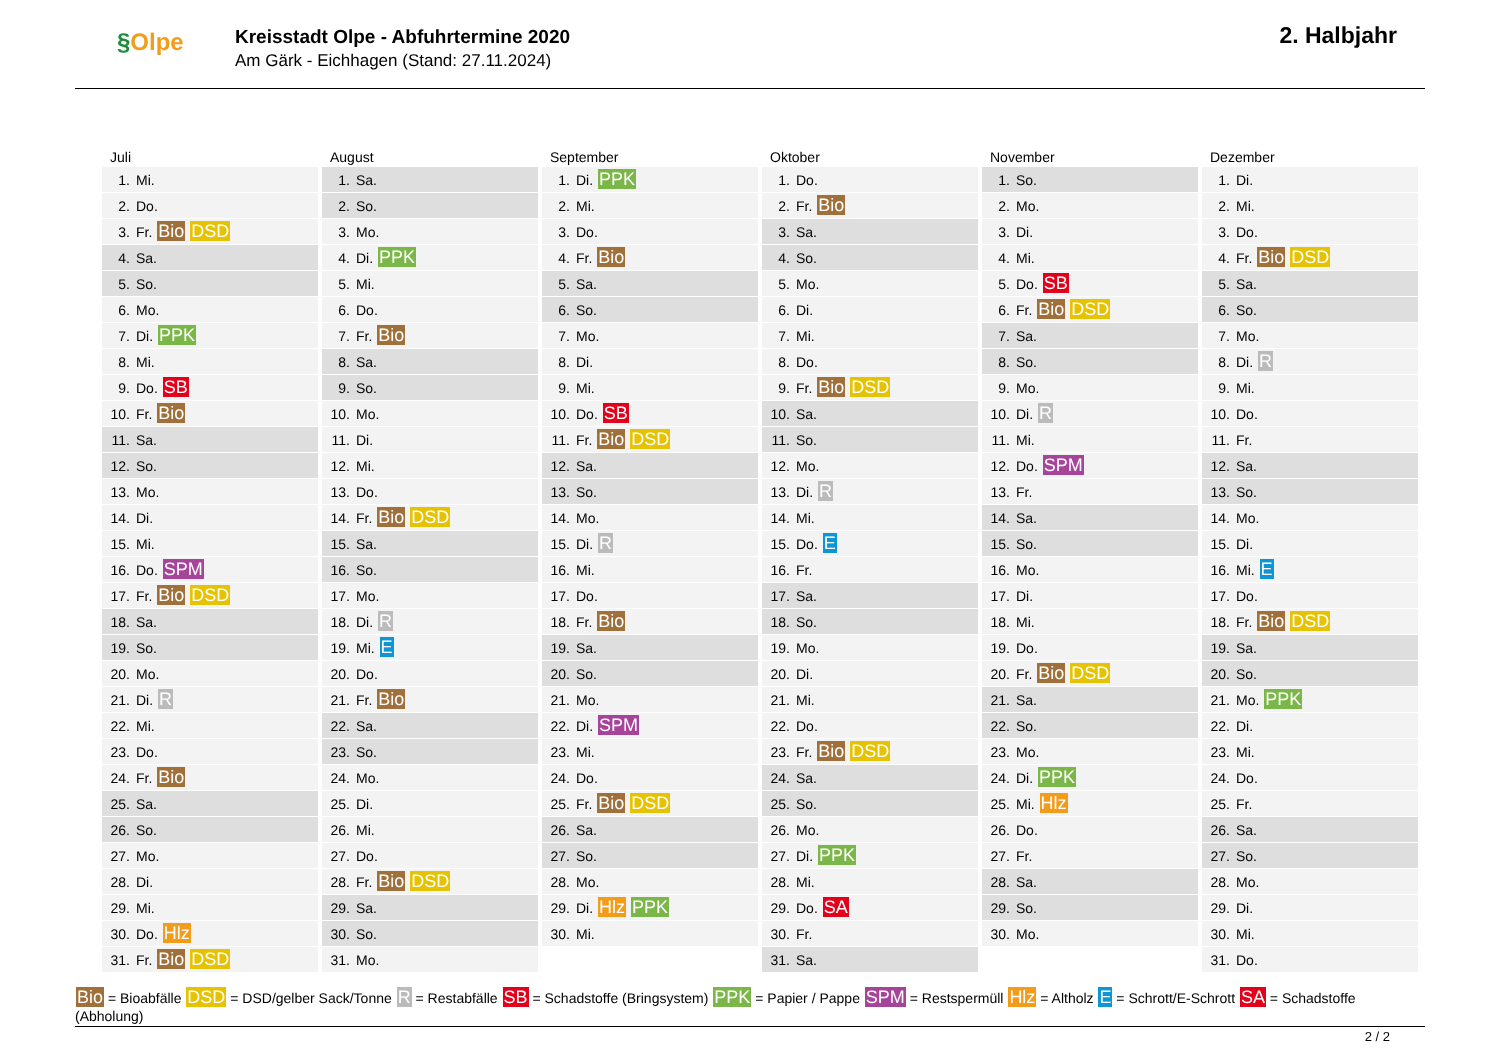§Olpe
Kreisstadt Olpe - Abfuhrtermine 2020
Am Gärk - Eichhagen (Stand: 27.11.2024)
2. Halbjahr
Juli
| 1. | Mi. |
| 2. | Do. |
| 3. | Fr. Bio DSD |
| 4. | Sa. |
| 5. | So. |
| 6. | Mo. |
| 7. | Di. PPK |
| 8. | Mi. |
| 9. | Do. SB |
| 10. | Fr. Bio |
| 11. | Sa. |
| 12. | So. |
| 13. | Mo. |
| 14. | Di. |
| 15. | Mi. |
| 16. | Do. SPM |
| 17. | Fr. Bio DSD |
| 18. | Sa. |
| 19. | So. |
| 20. | Mo. |
| 21. | Di. R |
| 22. | Mi. |
| 23. | Do. |
| 24. | Fr. Bio |
| 25. | Sa. |
| 26. | So. |
| 27. | Mo. |
| 28. | Di. |
| 29. | Mi. |
| 30. | Do. Hlz |
| 31. | Fr. Bio DSD |
August
| 1. | Sa. |
| 2. | So. |
| 3. | Mo. |
| 4. | Di. PPK |
| 5. | Mi. |
| 6. | Do. |
| 7. | Fr. Bio |
| 8. | Sa. |
| 9. | So. |
| 10. | Mo. |
| 11. | Di. |
| 12. | Mi. |
| 13. | Do. |
| 14. | Fr. Bio DSD |
| 15. | Sa. |
| 16. | So. |
| 17. | Mo. |
| 18. | Di. R |
| 19. | Mi. E |
| 20. | Do. |
| 21. | Fr. Bio |
| 22. | Sa. |
| 23. | So. |
| 24. | Mo. |
| 25. | Di. |
| 26. | Mi. |
| 27. | Do. |
| 28. | Fr. Bio DSD |
| 29. | Sa. |
| 30. | So. |
| 31. | Mo. |
September
| 1. | Di. PPK |
| 2. | Mi. |
| 3. | Do. |
| 4. | Fr. Bio |
| 5. | Sa. |
| 6. | So. |
| 7. | Mo. |
| 8. | Di. |
| 9. | Mi. |
| 10. | Do. SB |
| 11. | Fr. Bio DSD |
| 12. | Sa. |
| 13. | So. |
| 14. | Mo. |
| 15. | Di. R |
| 16. | Mi. |
| 17. | Do. |
| 18. | Fr. Bio |
| 19. | Sa. |
| 20. | So. |
| 21. | Mo. |
| 22. | Di. SPM |
| 23. | Mi. |
| 24. | Do. |
| 25. | Fr. Bio DSD |
| 26. | Sa. |
| 27. | So. |
| 28. | Mo. |
| 29. | Di. Hlz PPK |
| 30. | Mi. |
Oktober
| 1. | Do. |
| 2. | Fr. Bio |
| 3. | Sa. |
| 4. | So. |
| 5. | Mo. |
| 6. | Di. |
| 7. | Mi. |
| 8. | Do. |
| 9. | Fr. Bio DSD |
| 10. | Sa. |
| 11. | So. |
| 12. | Mo. |
| 13. | Di. R |
| 14. | Mi. |
| 15. | Do. E |
| 16. | Fr. |
| 17. | Sa. |
| 18. | So. |
| 19. | Mo. |
| 20. | Di. |
| 21. | Mi. |
| 22. | Do. |
| 23. | Fr. Bio DSD |
| 24. | Sa. |
| 25. | So. |
| 26. | Mo. |
| 27. | Di. PPK |
| 28. | Mi. |
| 29. | Do. SA |
| 30. | Fr. |
| 31. | Sa. |
November
| 1. | So. |
| 2. | Mo. |
| 3. | Di. |
| 4. | Mi. |
| 5. | Do. SB |
| 6. | Fr. Bio DSD |
| 7. | Sa. |
| 8. | So. |
| 9. | Mo. |
| 10. | Di. R |
| 11. | Mi. |
| 12. | Do. SPM |
| 13. | Fr. |
| 14. | Sa. |
| 15. | So. |
| 16. | Mo. |
| 17. | Di. |
| 18. | Mi. |
| 19. | Do. |
| 20. | Fr. Bio DSD |
| 21. | Sa. |
| 22. | So. |
| 23. | Mo. |
| 24. | Di. PPK |
| 25. | Mi. Hlz |
| 26. | Do. |
| 27. | Fr. |
| 28. | Sa. |
| 29. | So. |
| 30. | Mo. |
Dezember
| 1. | Di. |
| 2. | Mi. |
| 3. | Do. |
| 4. | Fr. Bio DSD |
| 5. | Sa. |
| 6. | So. |
| 7. | Mo. |
| 8. | Di. R |
| 9. | Mi. |
| 10. | Do. |
| 11. | Fr. |
| 12. | Sa. |
| 13. | So. |
| 14. | Mo. |
| 15. | Di. |
| 16. | Mi. E |
| 17. | Do. |
| 18. | Fr. Bio DSD |
| 19. | Sa. |
| 20. | So. |
| 21. | Mo. PPK |
| 22. | Di. |
| 23. | Mi. |
| 24. | Do. |
| 25. | Fr. |
| 26. | Sa. |
| 27. | So. |
| 28. | Mo. |
| 29. | Di. |
| 30. | Mi. |
| 31. | Do. |
Bio = Bioabfälle DSD = DSD/gelber Sack/Tonne R = Restabfälle SB = Schadstoffe (Bringsystem) PPK = Papier / Pappe SPM = Restspermüll Hlz = Altholz E = Schrott/E-Schrott SA = Schadstoffe (Abholung)
2 / 2